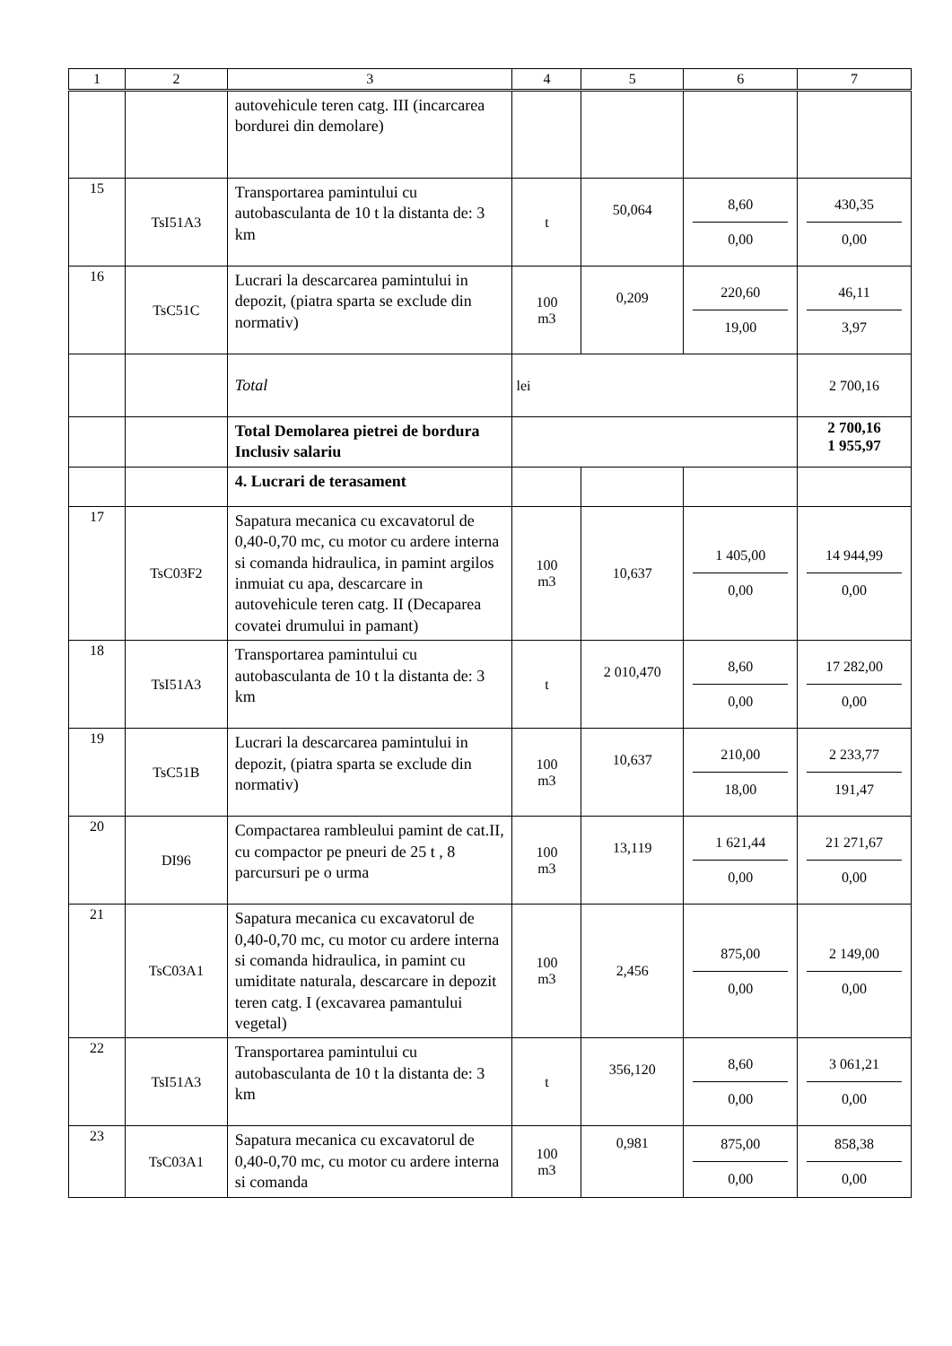| 1 | 2 | 3 | 4 | 5 | 6 | 7 |
| --- | --- | --- | --- | --- | --- | --- |
| | | autovehicule teren catg. III (incarcarea bordurei din demolare) | | | | |
| 15 | TsI51A3 | Transportarea pamintului cu autobasculanta de 10 t la distanta de: 3 km | t | 50,064 | 8,60 0,00 | 430,35 0,00 |
| 16 | TsC51C | Lucrari la descarcarea pamintului in depozit, (piatra sparta se exclude din normativ) | 100 m3 | 0,209 | 220,60 19,00 | 46,11 3,97 |
| | | Total | lei | | | 2 700,16 |
| | | Total Demolarea pietrei de bordura Inclusiv salariu | | | | 2 700,16 1 955,97 |
| | | 4. Lucrari de terasament | | | | |
| 17 | TsC03F2 | Sapatura mecanica cu excavatorul de 0,40-0,70 mc, cu motor cu ardere interna si comanda hidraulica, in pamint argilos inmuiat cu apa, descarcare in autovehicule teren catg. II (Decaparea covatei drumului in pamant) | 100 m3 | 10,637 | 1 405,00 0,00 | 14 944,99 0,00 |
| 18 | TsI51A3 | Transportarea pamintului cu autobasculanta de 10 t la distanta de: 3 km | t | 2 010,470 | 8,60 0,00 | 17 282,00 0,00 |
| 19 | TsC51B | Lucrari la descarcarea pamintului in depozit, (piatra sparta se exclude din normativ) | 100 m3 | 10,637 | 210,00 18,00 | 2 233,77 191,47 |
| 20 | DI96 | Compactarea rambleului pamint de cat.II, cu compactor pe pneuri de 25 t , 8 parcursuri pe o urma | 100 m3 | 13,119 | 1 621,44 0,00 | 21 271,67 0,00 |
| 21 | TsC03A1 | Sapatura mecanica cu excavatorul de 0,40-0,70 mc, cu motor cu ardere interna si comanda hidraulica, in pamint cu umiditate naturala, descarcare in depozit teren catg. I (excavarea pamantului vegetal) | 100 m3 | 2,456 | 875,00 0,00 | 2 149,00 0,00 |
| 22 | TsI51A3 | Transportarea pamintului cu autobasculanta de 10 t la distanta de: 3 km | t | 356,120 | 8,60 0,00 | 3 061,21 0,00 |
| 23 | TsC03A1 | Sapatura mecanica cu excavatorul de 0,40-0,70 mc, cu motor cu ardere interna si comanda | 100 m3 | 0,981 | 875,00 0,00 | 858,38 0,00 |